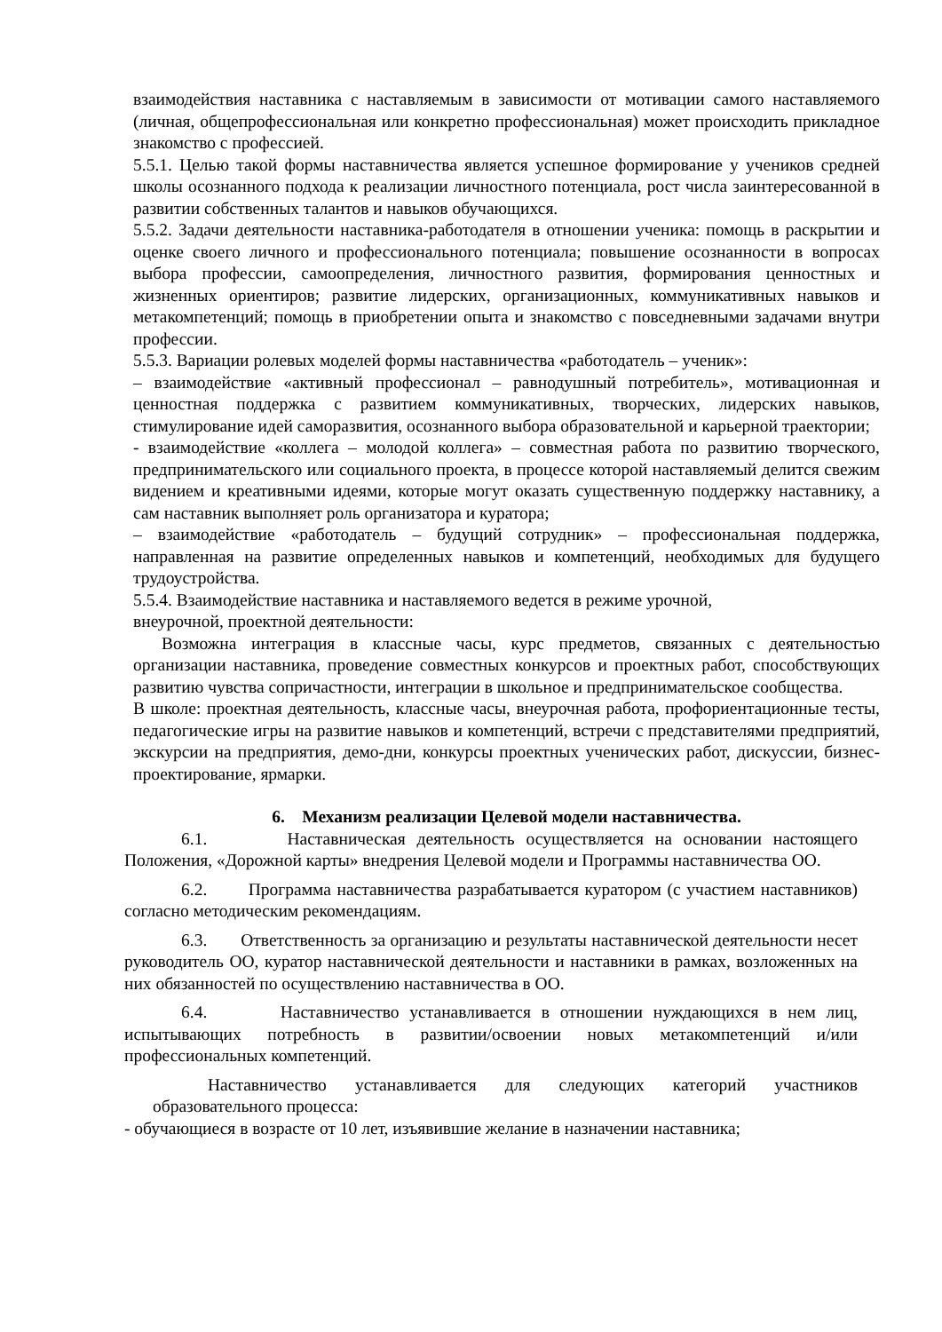взаимодействия наставника с наставляемым в зависимости от мотивации самого наставляемого (личная, общепрофессиональная или конкретно профессиональная) может происходить прикладное знакомство с профессией.
5.5.1. Целью такой формы наставничества является успешное формирование у учеников средней школы осознанного подхода к реализации личностного потенциала, рост числа заинтересованной в развитии собственных талантов и навыков обучающихся.
5.5.2. Задачи деятельности наставника-работодателя в отношении ученика: помощь в раскрытии и оценке своего личного и профессионального потенциала; повышение осознанности в вопросах выбора профессии, самоопределения, личностного развития, формирования ценностных и жизненных ориентиров; развитие лидерских, организационных, коммуникативных навыков и метакомпетенций; помощь в приобретении опыта и знакомство с повседневными задачами внутри профессии.
5.5.3. Вариации ролевых моделей формы наставничества «работодатель – ученик»:
– взаимодействие «активный профессионал – равнодушный потребитель», мотивационная и ценностная поддержка с развитием коммуникативных, творческих, лидерских навыков, стимулирование идей саморазвития, осознанного выбора образовательной и карьерной траектории;
- взаимодействие «коллега – молодой коллега» – совместная работа по развитию творческого, предпринимательского или социального проекта, в процессе которой наставляемый делится свежим видением и креативными идеями, которые могут оказать существенную поддержку наставнику, а сам наставник выполняет роль организатора и куратора;
– взаимодействие «работодатель – будущий сотрудник» – профессиональная поддержка, направленная на развитие определенных навыков и компетенций, необходимых для будущего трудоустройства.
5.5.4. Взаимодействие наставника и наставляемого ведется в режиме урочной,
внеурочной, проектной деятельности:
Возможна интеграция в классные часы, курс предметов, связанных с деятельностью организации наставника, проведение совместных конкурсов и проектных работ, способствующих развитию чувства сопричастности, интеграции в школьное и предпринимательское сообщества.
В школе: проектная деятельность, классные часы, внеурочная работа, профориентационные тесты, педагогические игры на развитие навыков и компетенций, встречи с представителями предприятий, экскурсии на предприятия, демо-дни, конкурсы проектных ученических работ, дискуссии, бизнес-проектирование, ярмарки.
6. Механизм реализации Целевой модели наставничества.
6.1. Наставническая деятельность осуществляется на основании настоящего Положения, «Дорожной карты» внедрения Целевой модели и Программы наставничества ОО.
6.2. Программа наставничества разрабатывается куратором (с участием наставников) согласно методическим рекомендациям.
6.3. Ответственность за организацию и результаты наставнической деятельности несет руководитель ОО, куратор наставнической деятельности и наставники в рамках, возложенных на них обязанностей по осуществлению наставничества в ОО.
6.4. Наставничество устанавливается в отношении нуждающихся в нем лиц, испытывающих потребность в развитии/освоении новых метакомпетенций и/или профессиональных компетенций.
Наставничество устанавливается для следующих категорий участников образовательного процесса:
- обучающиеся в возрасте от 10 лет, изъявившие желание в назначении наставника;